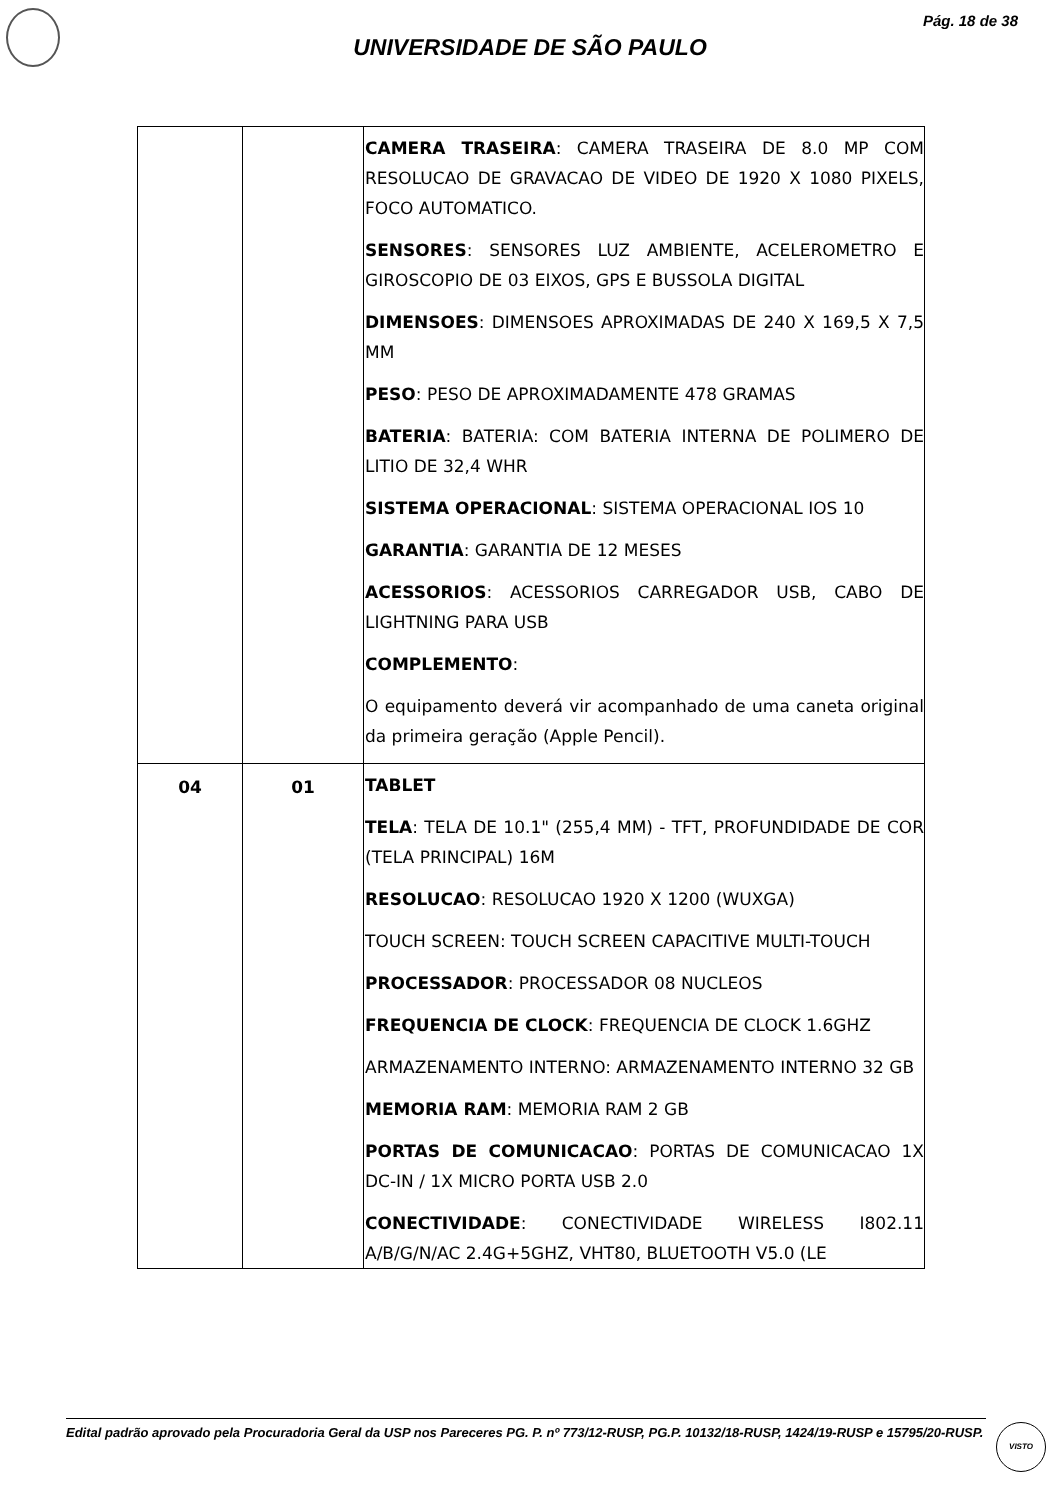Pág. 18 de 38
UNIVERSIDADE DE SÃO PAULO
| | | CAMERA TRASEIRA : CAMERA TRASEIRA DE 8.0 MP COM RESOLUCAO DE GRAVACAO DE VIDEO DE 1920 X 1080 PIXELS, FOCO AUTOMATICO. SENSORES : SENSORES LUZ AMBIENTE, ACELEROMETRO E GIROSCOPIO DE 03 EIXOS, GPS E BUSSOLA DIGITAL DIMENSOES : DIMENSOES APROXIMADAS DE 240 X 169,5 X 7,5 MM PESO : PESO DE APROXIMADAMENTE 478 GRAMAS BATERIA : BATERIA: COM BATERIA INTERNA DE POLIMERO DE LITIO DE 32,4 WHR SISTEMA OPERACIONAL : SISTEMA OPERACIONAL IOS 10 GARANTIA : GARANTIA DE 12 MESES ACESSORIOS : ACESSORIOS CARREGADOR USB, CABO DE LIGHTNING PARA USB COMPLEMENTO : O equipamento deverá vir acompanhado de uma caneta original da primeira geração (Apple Pencil). |
| 04 | 01 | TABLET TELA : TELA DE 10.1" (255,4 MM) - TFT, PROFUNDIDADE DE COR (TELA PRINCIPAL) 16M RESOLUCAO : RESOLUCAO 1920 X 1200 (WUXGA) TOUCH SCREEN: TOUCH SCREEN CAPACITIVE MULTI-TOUCH PROCESSADOR : PROCESSADOR 08 NUCLEOS FREQUENCIA DE CLOCK : FREQUENCIA DE CLOCK 1.6GHZ ARMAZENAMENTO INTERNO: ARMAZENAMENTO INTERNO 32 GB MEMORIA RAM : MEMORIA RAM 2 GB PORTAS DE COMUNICACAO : PORTAS DE COMUNICACAO 1X DC-IN / 1X MICRO PORTA USB 2.0 CONECTIVIDADE : CONECTIVIDADE WIRELESS I802.11 A/B/G/N/AC 2.4G+5GHZ, VHT80, BLUETOOTH V5.0 (LE |
Edital padrão aprovado pela Procuradoria Geral da USP nos Pareceres PG. P. nº 773/12-RUSP, PG.P. 10132/18-RUSP, 1424/19-RUSP e 15795/20-RUSP.
VISTO